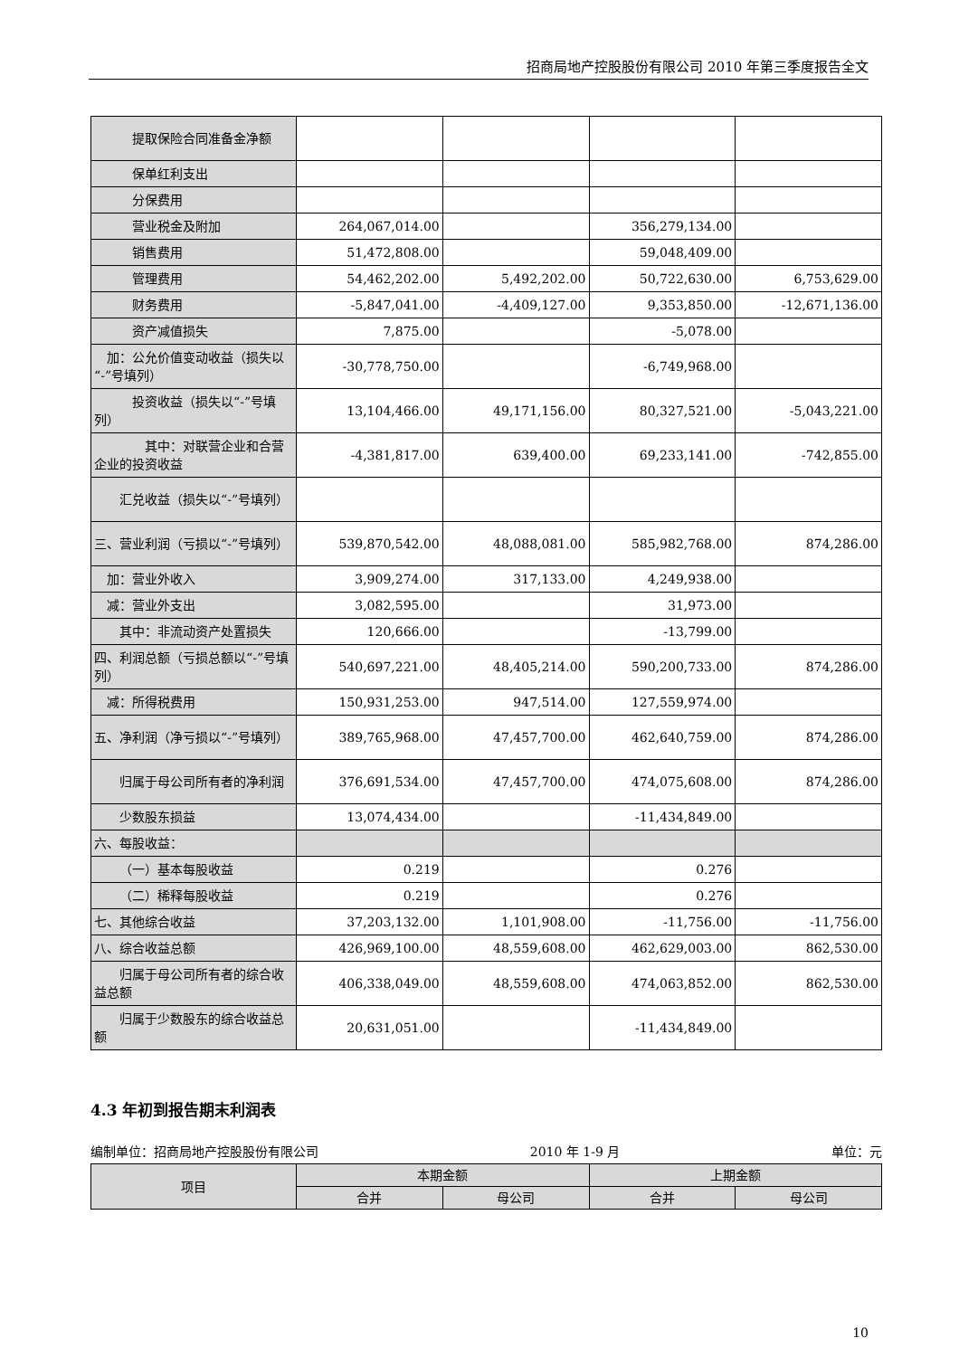招商局地产控股股份有限公司 2010 年第三季度报告全文
| 提取保险合同准备金净额 | | | | |
| 保单红利支出 | | | | |
| 分保费用 | | | | |
| 营业税金及附加 | 264,067,014.00 | | 356,279,134.00 | |
| 销售费用 | 51,472,808.00 | | 59,048,409.00 | |
| 管理费用 | 54,462,202.00 | 5,492,202.00 | 50,722,630.00 | 6,753,629.00 |
| 财务费用 | -5,847,041.00 | -4,409,127.00 | 9,353,850.00 | -12,671,136.00 |
| 资产减值损失 | 7,875.00 | | -5,078.00 | |
| 加：公允价值变动收益（损失以“-”号填列） | -30,778,750.00 | | -6,749,968.00 | |
| 投资收益（损失以“-”号填列） | 13,104,466.00 | 49,171,156.00 | 80,327,521.00 | -5,043,221.00 |
| 其中：对联营企业和合营企业的投资收益 | -4,381,817.00 | 639,400.00 | 69,233,141.00 | -742,855.00 |
| 汇兑收益（损失以“-”号填列） | | | | |
| 三、营业利润（亏损以“-”号填列） | 539,870,542.00 | 48,088,081.00 | 585,982,768.00 | 874,286.00 |
| 加：营业外收入 | 3,909,274.00 | 317,133.00 | 4,249,938.00 | |
| 减：营业外支出 | 3,082,595.00 | | 31,973.00 | |
| 其中：非流动资产处置损失 | 120,666.00 | | -13,799.00 | |
| 四、利润总额（亏损总额以“-”号填列） | 540,697,221.00 | 48,405,214.00 | 590,200,733.00 | 874,286.00 |
| 减：所得税费用 | 150,931,253.00 | 947,514.00 | 127,559,974.00 | |
| 五、净利润（净亏损以“-”号填列） | 389,765,968.00 | 47,457,700.00 | 462,640,759.00 | 874,286.00 |
| 归属于母公司所有者的净利润 | 376,691,534.00 | 47,457,700.00 | 474,075,608.00 | 874,286.00 |
| 少数股东损益 | 13,074,434.00 | | -11,434,849.00 | |
| 六、每股收益： | | | | |
| （一）基本每股收益 | 0.219 | | 0.276 | |
| （二）稀释每股收益 | 0.219 | | 0.276 | |
| 七、其他综合收益 | 37,203,132.00 | 1,101,908.00 | -11,756.00 | -11,756.00 |
| 八、综合收益总额 | 426,969,100.00 | 48,559,608.00 | 462,629,003.00 | 862,530.00 |
| 归属于母公司所有者的综合收益总额 | 406,338,049.00 | 48,559,608.00 | 474,063,852.00 | 862,530.00 |
| 归属于少数股东的综合收益总额 | 20,631,051.00 | | -11,434,849.00 | |
4.3 年初到报告期末利润表
编制单位：招商局地产控股股份有限公司 2010 年 1-9 月 单位：元
| 项目 | 本期金额 | | 上期金额 | |
| --- | --- | --- | --- | --- |
| | 合并 | 母公司 | 合并 | 母公司 |
10